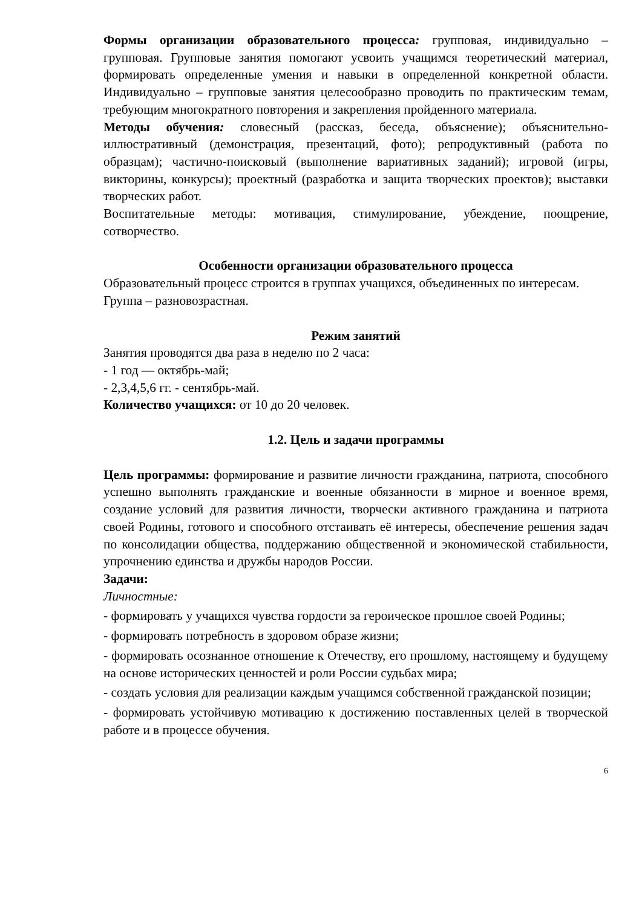Формы организации образовательного процесса: групповая, индивидуально – групповая. Групповые занятия помогают усвоить учащимся теоретический материал, формировать определенные умения и навыки в определенной конкретной области. Индивидуально – групповые занятия целесообразно проводить по практическим темам, требующим многократного повторения и закрепления пройденного материала.
Методы обучения: словесный (рассказ, беседа, объяснение); объяснительно-иллюстративный (демонстрация, презентаций, фото); репродуктивный (работа по образцам); частично-поисковый (выполнение вариативных заданий); игровой (игры, викторины, конкурсы); проектный (разработка и защита творческих проектов); выставки творческих работ.
Воспитательные методы: мотивация, стимулирование, убеждение, поощрение, сотворчество.
Особенности организации образовательного процесса
Образовательный процесс строится в группах учащихся, объединенных по интересам. Группа – разновозрастная.
Режим занятий
Занятия проводятся два раза в неделю по 2 часа:
- 1 год — октябрь-май;
- 2,3,4,5,6 гг. - сентябрь-май.
Количество учащихся: от 10 до 20 человек.
1.2. Цель и задачи программы
Цель программы: формирование и развитие личности гражданина, патриота, способного успешно выполнять гражданские и военные обязанности в мирное и военное время, создание условий для развития личности, творчески активного гражданина и патриота своей Родины, готового и способного отстаивать её интересы, обеспечение решения задач по консолидации общества, поддержанию общественной и экономической стабильности, упрочнению единства и дружбы народов России.
Задачи:
Личностные:
- формировать у учащихся чувства гордости за героическое прошлое своей Родины;
- формировать потребность в здоровом образе жизни;
- формировать осознанное отношение к Отечеству, его прошлому, настоящему и будущему на основе исторических ценностей и роли России судьбах мира;
- создать условия для реализации каждым учащимся собственной гражданской позиции;
- формировать устойчивую мотивацию к достижению поставленных целей в творческой работе и в процессе обучения.
6